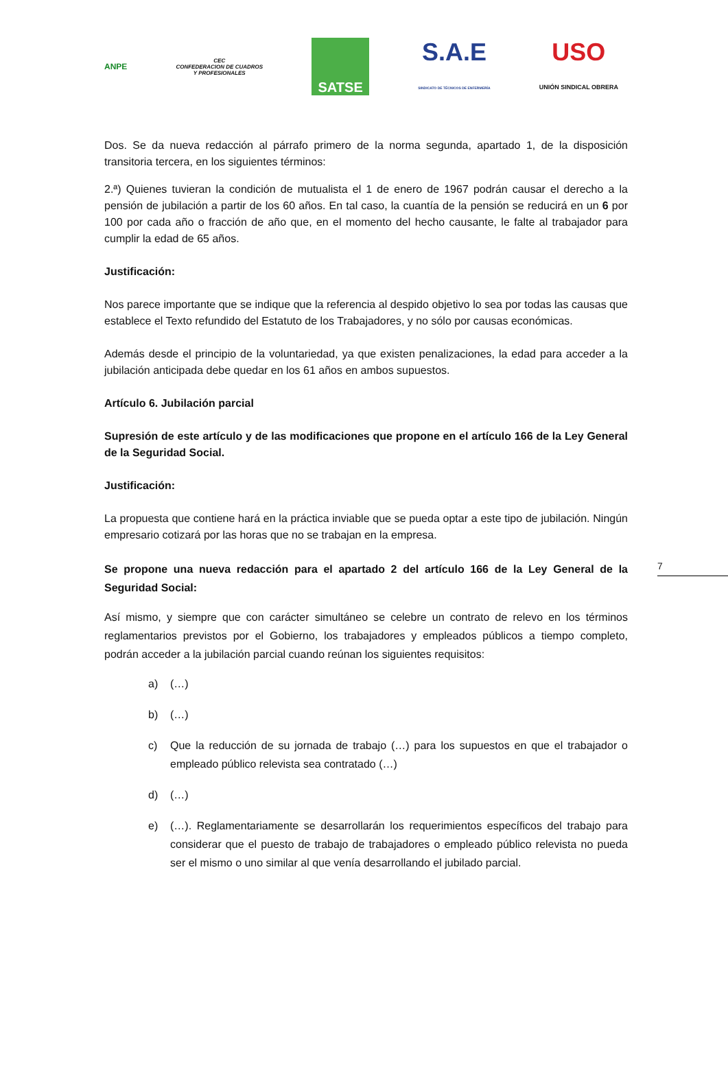ANPE
CEC
CONFEDERACION DE CUADROS
Y PROFESIONALES
SATSE
S.A.E
SINDICATO DE TÉCNICOS DE ENFERMERÍA
USO
UNIÓN SINDICAL OBRERA
Dos. Se da nueva redacción al párrafo primero de la norma segunda, apartado 1, de la disposición transitoria tercera, en los siguientes términos:
2.ª) Quienes tuvieran la condición de mutualista el 1 de enero de 1967 podrán causar el derecho a la pensión de jubilación a partir de los 60 años. En tal caso, la cuantía de la pensión se reducirá en un 6 por 100 por cada año o fracción de año que, en el momento del hecho causante, le falte al trabajador para cumplir la edad de 65 años.
Justificación:
Nos parece importante que se indique que la referencia al despido objetivo lo sea por todas las causas que establece el Texto refundido del Estatuto de los Trabajadores, y no sólo por causas económicas.
Además desde el principio de la voluntariedad, ya que existen penalizaciones, la edad para acceder a la jubilación anticipada debe quedar en los 61 años en ambos supuestos.
Artículo 6. Jubilación parcial
Supresión de este artículo y de las modificaciones que propone en el artículo 166 de la Ley General de la Seguridad Social.
Justificación:
La propuesta que contiene hará en la práctica inviable que se pueda optar a este tipo de jubilación. Ningún empresario cotizará por las horas que no se trabajan en la empresa.
Se propone una nueva redacción para el apartado 2 del artículo 166 de la Ley General de la Seguridad Social:
Así mismo, y siempre que con carácter simultáneo se celebre un contrato de relevo en los términos reglamentarios previstos por el Gobierno, los trabajadores y empleados públicos a tiempo completo, podrán acceder a la jubilación parcial cuando reúnan los siguientes requisitos:
a) (…)
b) (…)
c) Que la reducción de su jornada de trabajo (…) para los supuestos en que el trabajador o empleado público relevista sea contratado (…)
d) (…)
e) (…). Reglamentariamente se desarrollarán los requerimientos específicos del trabajo para considerar que el puesto de trabajo de trabajadores o empleado público relevista no pueda ser el mismo o uno similar al que venía desarrollando el jubilado parcial.
7